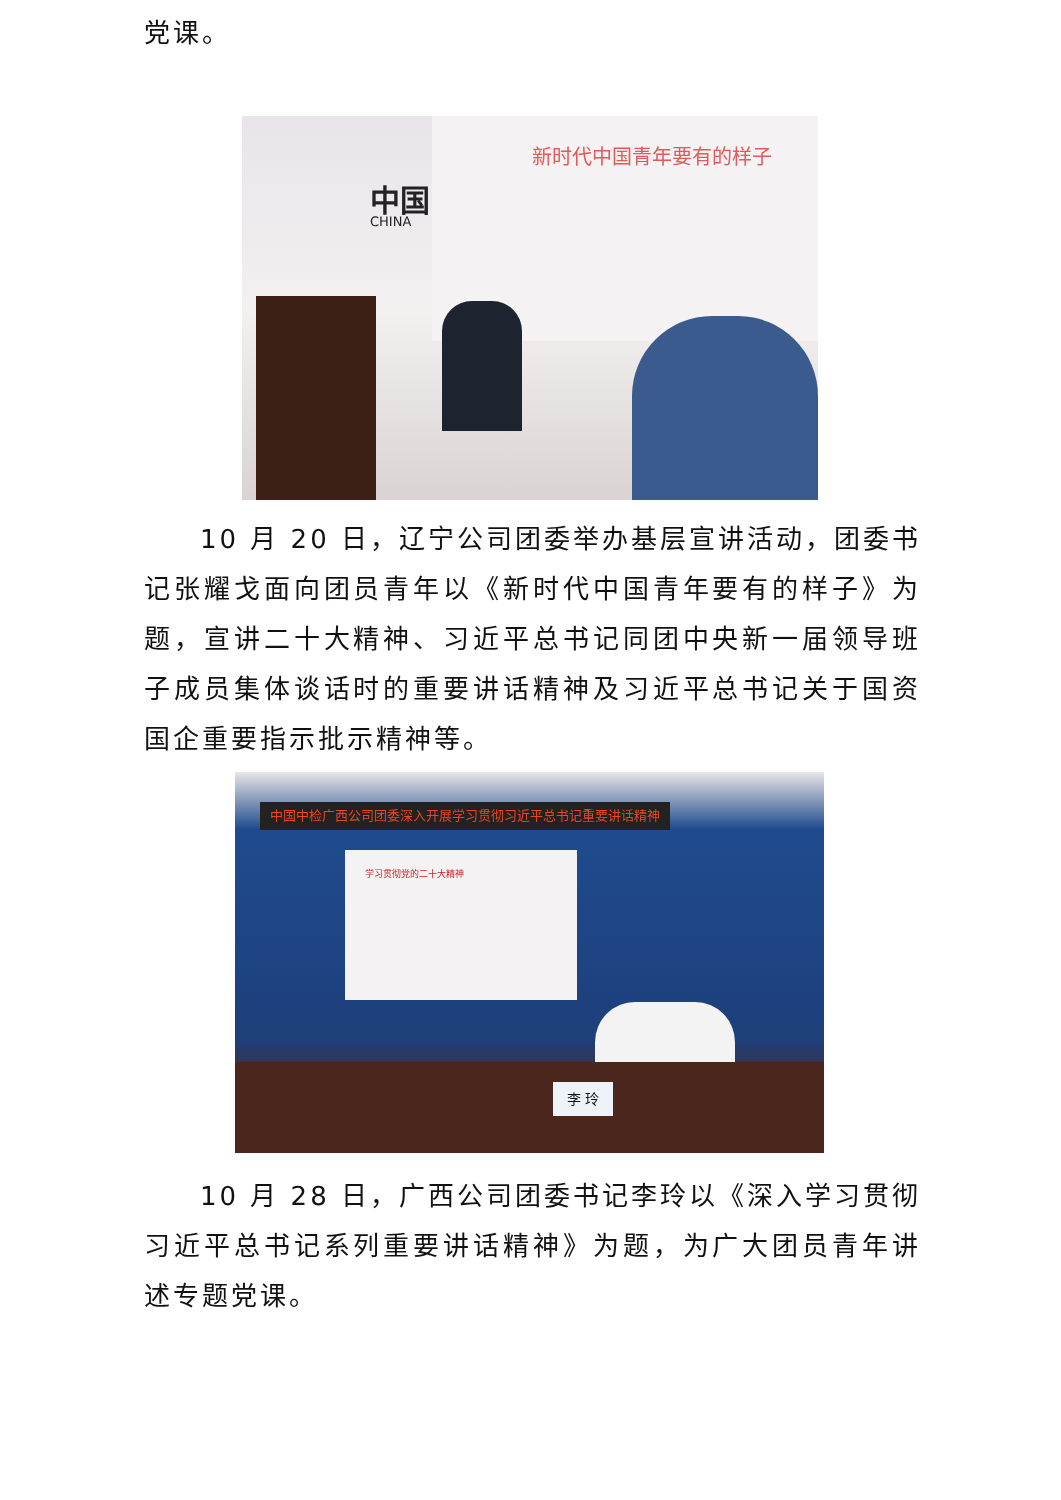党课。
新时代中国青年要有的样子
中国
CHINA
10 月 20 日，辽宁公司团委举办基层宣讲活动，团委书记张耀戈面向团员青年以《新时代中国青年要有的样子》为题，宣讲二十大精神、习近平总书记同团中央新一届领导班子成员集体谈话时的重要讲话精神及习近平总书记关于国资国企重要指示批示精神等。
中国中检广西公司团委深入开展学习贯彻习近平总书记重要讲话精神
学习贯彻党的二十大精神
李 玲
10 月 28 日，广西公司团委书记李玲以《深入学习贯彻习近平总书记系列重要讲话精神》为题，为广大团员青年讲述专题党课。